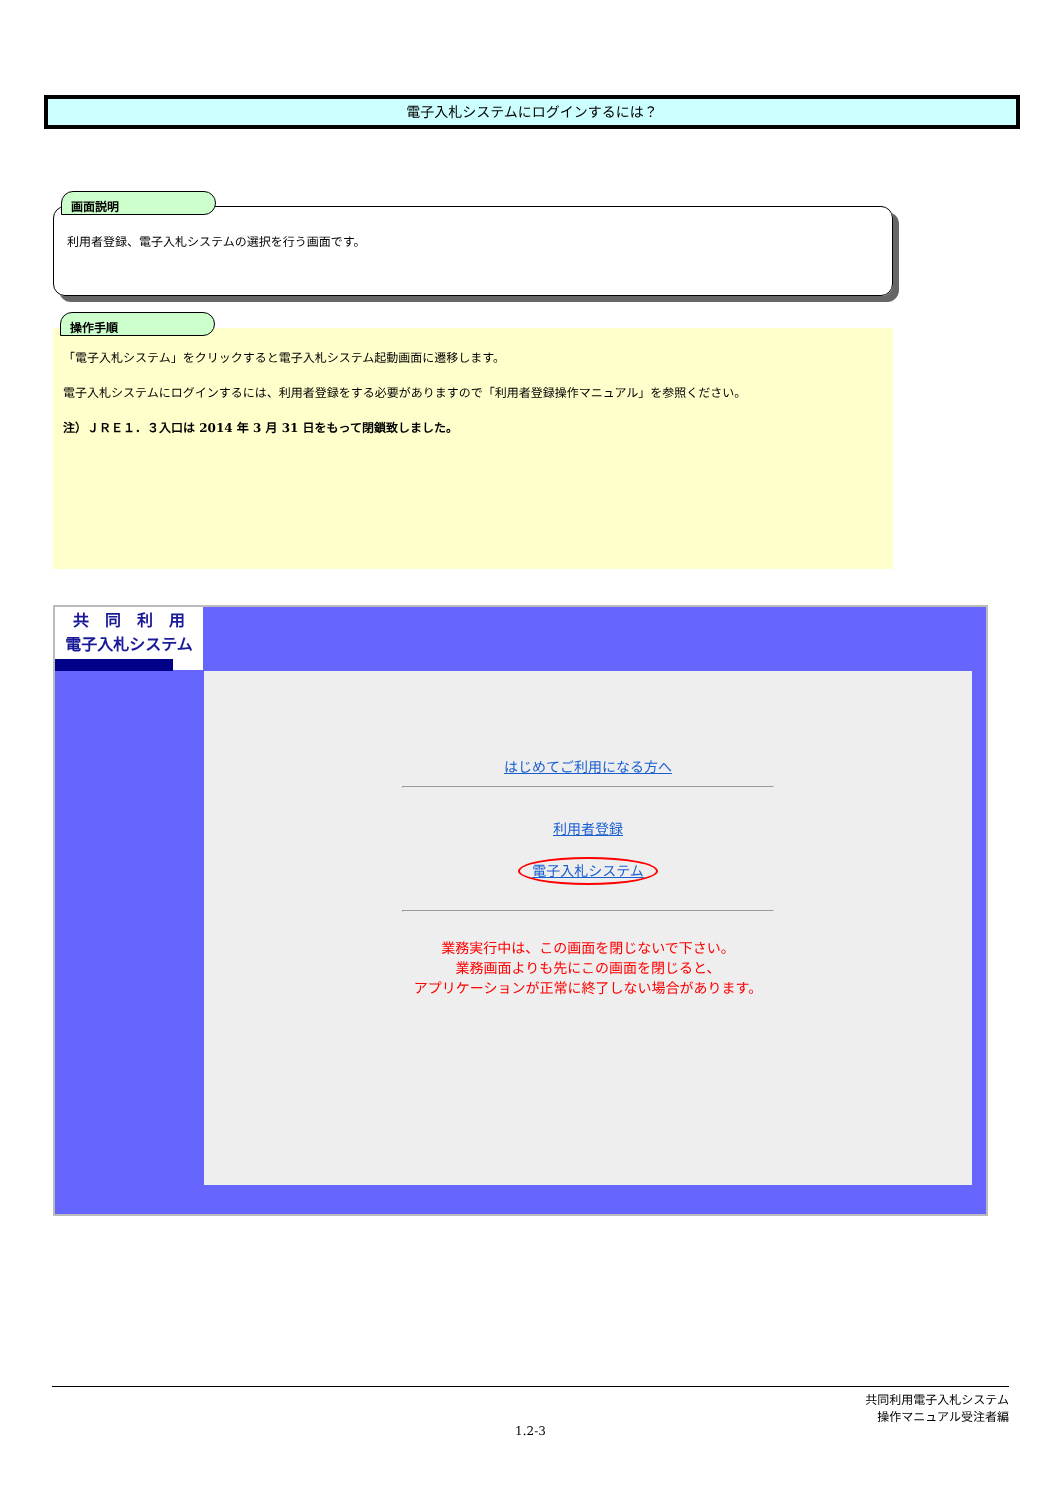電子入札システムにログインするには？
利用者登録、電子入札システムの選択を行う画面です。
画面説明
「電子入札システム」をクリックすると電子入札システム起動画面に遷移します。
電子入札システムにログインするには、利用者登録をする必要がありますので「利用者登録操作マニュアル」を参照ください。
注）ＪＲＥ１．３入口は 2014 年 3 月 31 日をもって閉鎖致しました。
操作手順
共　同　利　用
電子入札システム
はじめてご利用になる方へ
利用者登録
電子入札システム
業務実行中は、この画面を閉じないで下さい。
業務画面よりも先にこの画面を閉じると、
アプリケーションが正常に終了しない場合があります。
共同利用電子入札システム
操作マニュアル受注者編
1.2-3